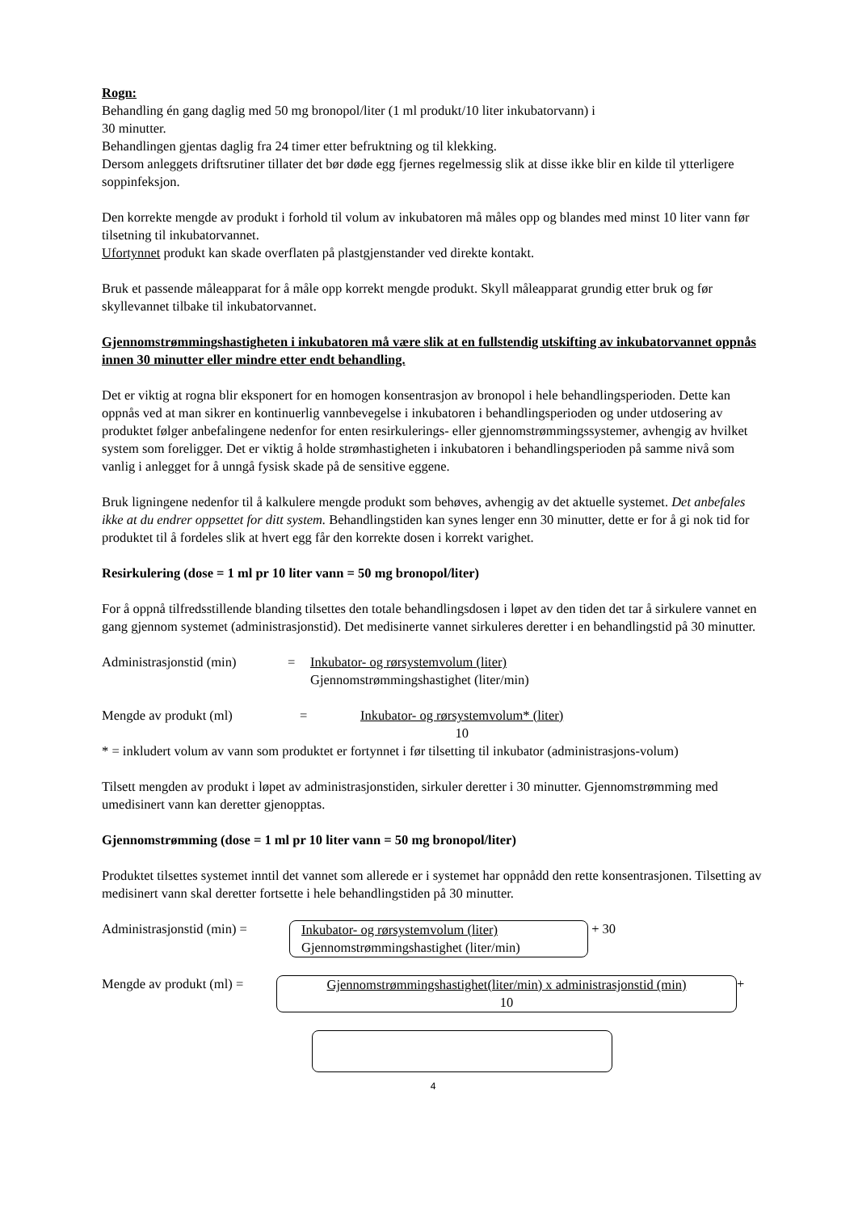Rogn:
Behandling én gang daglig med 50 mg bronopol/liter (1 ml produkt/10 liter inkubatorvann) i
30 minutter.
Behandlingen gjentas daglig fra 24 timer etter befruktning og til klekking.
Dersom anleggets driftsrutiner tillater det bør døde egg fjernes regelmessig slik at disse ikke blir en kilde til ytterligere soppinfeksjon.
Den korrekte mengde av produkt i forhold til volum av inkubatoren må måles opp og blandes med minst 10 liter vann før tilsetning til inkubatorvannet.
Ufortynnet produkt kan skade overflaten på plastgjenstander ved direkte kontakt.
Bruk et passende måleapparat for å måle opp korrekt mengde produkt. Skyll måleapparat grundig etter bruk og før skyllevannet tilbake til inkubatorvannet.
Gjennomstrømmingshastigheten i inkubatoren må være slik at en fullstendig utskifting av inkubatorvannet oppnås innen 30 minutter eller mindre etter endt behandling.
Det er viktig at rogna blir eksponert for en homogen konsentrasjon av bronopol i hele behandlingsperioden. Dette kan oppnås ved at man sikrer en kontinuerlig vannbevegelse i inkubatoren i behandlingsperioden og under utdosering av produktet følger anbefalingene nedenfor for enten resirkulerings- eller gjennomstrømmingssystemer, avhengig av hvilket system som foreligger. Det er viktig å holde strømhastigheten i inkubatoren i behandlingsperioden på samme nivå som vanlig i anlegget for å unngå fysisk skade på de sensitive eggene.
Bruk ligningene nedenfor til å kalkulere mengde produkt som behøves, avhengig av det aktuelle systemet. Det anbefales ikke at du endrer oppsettet for ditt system. Behandlingstiden kan synes lenger enn 30 minutter, dette er for å gi nok tid for produktet til å fordeles slik at hvert egg får den korrekte dosen i korrekt varighet.
Resirkulering (dose = 1 ml pr 10 liter vann = 50 mg bronopol/liter)
For å oppnå tilfredsstillende blanding tilsettes den totale behandlingsdosen i løpet av den tiden det tar å sirkulere vannet en gang gjennom systemet (administrasjonstid). Det medisinerte vannet sirkuleres deretter i en behandlingstid på 30 minutter.
Administrasjonstid (min) = Inkubator- og rørsystemvolum (liter)
Gjennomstrømmingshastighet (liter/min)
Mengde av produkt (ml) = Inkubator- og rørsystemvolum* (liter)
10
* = inkludert volum av vann som produktet er fortynnet i før tilsetting til inkubator (administrasjons-volum)
Tilsett mengden av produkt i løpet av administrasjonstiden, sirkuler deretter i 30 minutter. Gjennomstrømming med umedisinert vann kan deretter gjenopptas.
Gjennomstrømming (dose = 1 ml pr 10 liter vann = 50 mg bronopol/liter)
Produktet tilsettes systemet inntil det vannet som allerede er i systemet har oppnådd den rette konsentrasjonen. Tilsetting av medisinert vann skal deretter fortsette i hele behandlingstiden på 30 minutter.
Administrasjonstid (min) = Inkubator- og rørsystemvolum (liter)
Gjennomstrømmingshastighet (liter/min) + 30
Mengde av produkt (ml) = Gjennomstrømmingshastighet(liter/min) x administrasjonstid (min)
10 +
4